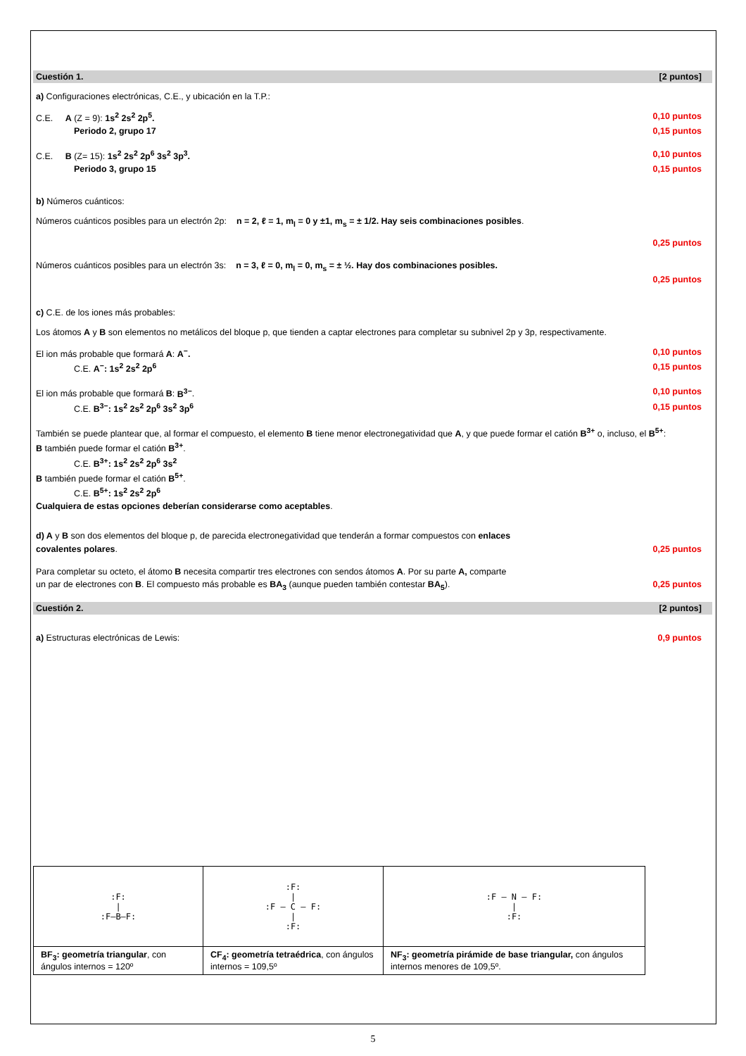Cuestión 1. [2 puntos]
a) Configuraciones electrónicas, C.E., y ubicación en la T.P.:
C.E. A (Z = 9): 1s<sup>2</sup> 2s<sup>2</sup> 2p<sup>5</sup>. 0,10 puntos
Periodo 2, grupo 17 0,15 puntos
C.E. B (Z= 15): 1s<sup>2</sup> 2s<sup>2</sup> 2p<sup>6</sup> 3s<sup>2</sup> 3p<sup>3</sup>. 0,10 puntos
Periodo 3, grupo 15 0,15 puntos
b) Números cuánticos:
Números cuánticos posibles para un electrón 2p: n = 2, ℓ = 1, m<sub>l</sub> = 0 y ±1, m<sub>s</sub> = ± 1/2. Hay seis combinaciones posibles.
0,25 puntos
Números cuánticos posibles para un electrón 3s: n = 3, ℓ = 0, m<sub>l</sub> = 0, m<sub>s</sub> = ± ½. Hay dos combinaciones posibles.
0,25 puntos
c) C.E. de los iones más probables:
Los átomos A y B son elementos no metálicos del bloque p, que tienden a captar electrones para completar su subnivel 2p y 3p, respectivamente.
El ion más probable que formará A: A<sup>−</sup>. 0,10 puntos
C.E. A<sup>−</sup>: 1s<sup>2</sup> 2s<sup>2</sup> 2p<sup>6</sup> 0,15 puntos
El ion más probable que formará B: B<sup>3−</sup>. 0,10 puntos
C.E. B<sup>3−</sup>: 1s<sup>2</sup> 2s<sup>2</sup> 2p<sup>6</sup> 3s<sup>2</sup> 3p<sup>6</sup> 0,15 puntos
También se puede plantear que, al formar el compuesto, el elemento B tiene menor electronegatividad que A, y que puede formar el catión B<sup>3+</sup> o, incluso, el B<sup>5+</sup>:
B también puede formar el catión B<sup>3+</sup>.
C.E. B<sup>3+</sup>: 1s<sup>2</sup> 2s<sup>2</sup> 2p<sup>6</sup> 3s<sup>2</sup>
B también puede formar el catión B<sup>5+</sup>.
C.E. B<sup>5+</sup>: 1s<sup>2</sup> 2s<sup>2</sup> 2p<sup>6</sup>
Cualquiera de estas opciones deberían considerarse como aceptables.
d) A y B son dos elementos del bloque p, de parecida electronegatividad que tenderán a formar compuestos con enlaces
covalentes polares. 0,25 puntos
Para completar su octeto, el átomo B necesita compartir tres electrones con sendos átomos A. Por su parte A, comparte
un par de electrones con B. El compuesto más probable es BA<sub>3</sub> (aunque pueden también contestar BA<sub>5</sub>). 0,25 puntos
Cuestión 2. [2 puntos]
a) Estructuras electrónicas de Lewis: 0,9 puntos
| :F: / :F–B–F: | :F: / :F – C – F: / :F: | :F – N – F: / :F: |
| BF<sub>3</sub>: geometría triangular , con ángulos internos = 120º | CF<sub>4</sub>: geometría tetraédrica , con ángulos internos = 109,5º | NF<sub>3</sub>: geometría pirámide de base triangular, con ángulos internos menores de 109,5º. |
5